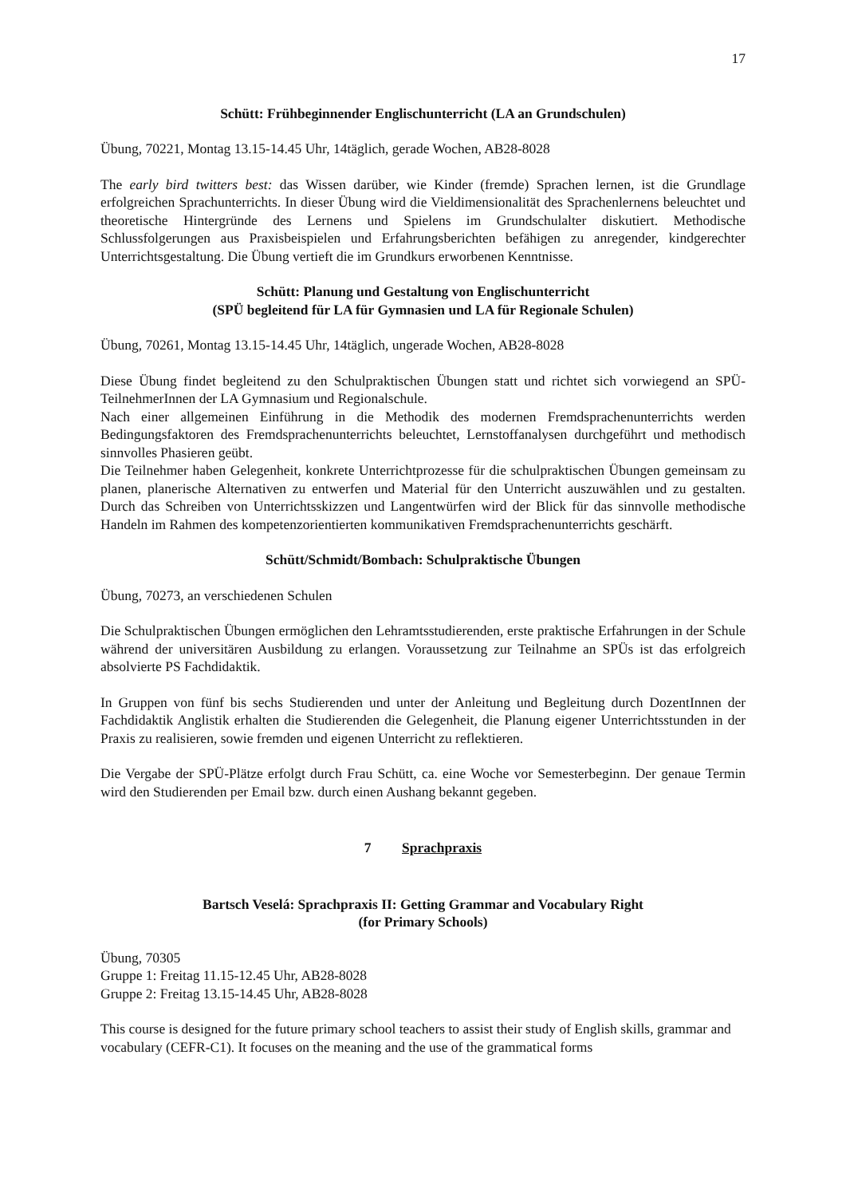17
Schütt: Frühbeginnender Englischunterricht (LA an Grundschulen)
Übung, 70221, Montag 13.15-14.45 Uhr, 14täglich, gerade Wochen, AB28-8028
The early bird twitters best: das Wissen darüber, wie Kinder (fremde) Sprachen lernen, ist die Grundlage erfolgreichen Sprachunterrichts. In dieser Übung wird die Vieldimensionalität des Sprachenlernens beleuchtet und theoretische Hintergründe des Lernens und Spielens im Grundschulalter diskutiert. Methodische Schlussfolgerungen aus Praxisbeispielen und Erfahrungsberichten befähigen zu anregender, kindgerechter Unterrichtsgestaltung. Die Übung vertieft die im Grundkurs erworbenen Kenntnisse.
Schütt: Planung und Gestaltung von Englischunterricht
(SPÜ begleitend für LA für Gymnasien und LA für Regionale Schulen)
Übung, 70261, Montag 13.15-14.45 Uhr, 14täglich, ungerade Wochen, AB28-8028
Diese Übung findet begleitend zu den Schulpraktischen Übungen statt und richtet sich vorwiegend an SPÜ-TeilnehmerInnen der LA Gymnasium und Regionalschule.
Nach einer allgemeinen Einführung in die Methodik des modernen Fremdsprachenunterrichts werden Bedingungsfaktoren des Fremdsprachenunterrichts beleuchtet, Lernstoffanalysen durchgeführt und methodisch sinnvolles Phasieren geübt.
Die Teilnehmer haben Gelegenheit, konkrete Unterrichtprozesse für die schulpraktischen Übungen gemeinsam zu planen, planerische Alternativen zu entwerfen und Material für den Unterricht auszuwählen und zu gestalten. Durch das Schreiben von Unterrichtsskizzen und Langentwürfen wird der Blick für das sinnvolle methodische Handeln im Rahmen des kompetenzorientierten kommunikativen Fremdsprachenunterrichts geschärft.
Schütt/Schmidt/Bombach: Schulpraktische Übungen
Übung, 70273, an verschiedenen Schulen
Die Schulpraktischen Übungen ermöglichen den Lehramtsstudierenden, erste praktische Erfahrungen in der Schule während der universitären Ausbildung zu erlangen. Voraussetzung zur Teilnahme an SPÜs ist das erfolgreich absolvierte PS Fachdidaktik.
In Gruppen von fünf bis sechs Studierenden und unter der Anleitung und Begleitung durch DozentInnen der Fachdidaktik Anglistik erhalten die Studierenden die Gelegenheit, die Planung eigener Unterrichtsstunden in der Praxis zu realisieren, sowie fremden und eigenen Unterricht zu reflektieren.
Die Vergabe der SPÜ-Plätze erfolgt durch Frau Schütt, ca. eine Woche vor Semesterbeginn. Der genaue Termin wird den Studierenden per Email bzw. durch einen Aushang bekannt gegeben.
7 Sprachpraxis
Bartsch Veselá: Sprachpraxis II: Getting Grammar and Vocabulary Right
(for Primary Schools)
Übung, 70305
Gruppe 1: Freitag 11.15-12.45 Uhr, AB28-8028
Gruppe 2: Freitag 13.15-14.45 Uhr, AB28-8028
This course is designed for the future primary school teachers to assist their study of English skills, grammar and vocabulary (CEFR-C1). It focuses on the meaning and the use of the grammatical forms